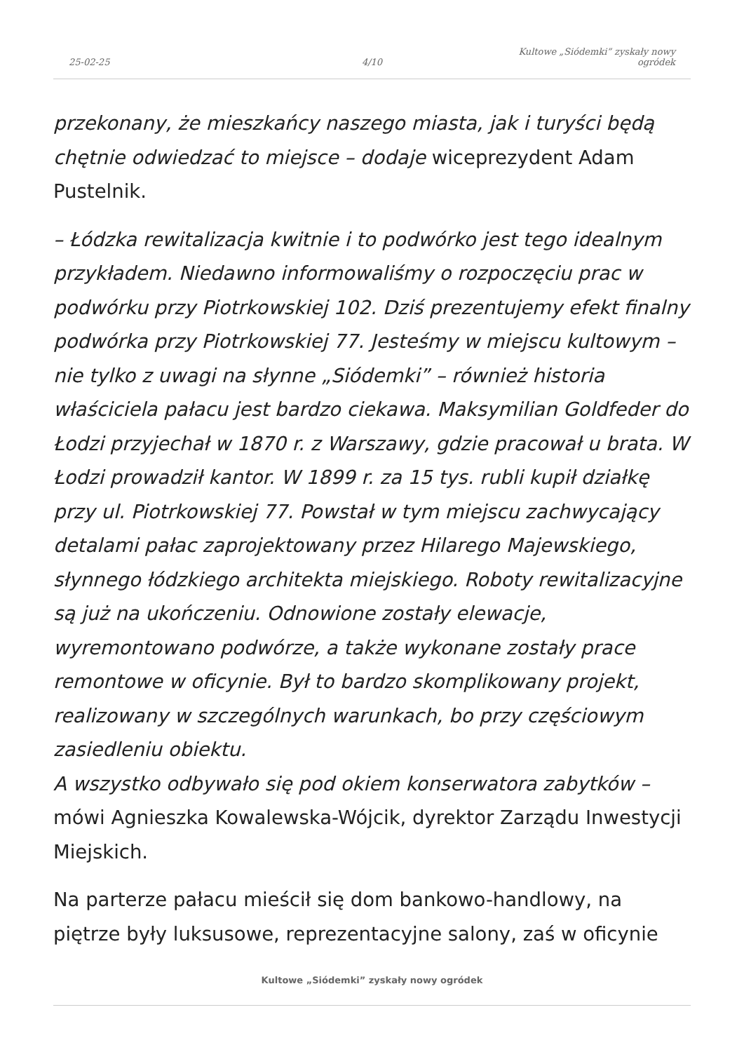25-02-25
4/10
Kultowe „Siódemki” zyskały nowy
ogródek
przekonany, że mieszkańcy naszego miasta, jak i turyści będą chętnie odwiedzać to miejsce – dodaje wiceprezydent Adam Pustelnik.
– Łódzka rewitalizacja kwitnie i to podwórko jest tego idealnym przykładem. Niedawno informowaliśmy o rozpoczęciu prac w podwórku przy Piotrkowskiej 102. Dziś prezentujemy efekt finalny podwórka przy Piotrkowskiej 77. Jesteśmy w miejscu kultowym – nie tylko z uwagi na słynne „Siódemki” – również historia właściciela pałacu jest bardzo ciekawa. Maksymilian Goldfeder do Łodzi przyjechał w 1870 r. z Warszawy, gdzie pracował u brata. W Łodzi prowadził kantor. W 1899 r. za 15 tys. rubli kupił działkę przy ul. Piotrkowskiej 77. Powstał w tym miejscu zachwycający detalami pałac zaprojektowany przez Hilarego Majewskiego, słynnego łódzkiego architekta miejskiego. Roboty rewitalizacyjne są już na ukończeniu. Odnowione zostały elewacje, wyremontowano podwórze, a także wykonane zostały prace remontowe w oficynie. Był to bardzo skomplikowany projekt, realizowany w szczególnych warunkach, bo przy częściowym zasiedleniu obiektu.
A wszystko odbywało się pod okiem konserwatora zabytków – mówi Agnieszka Kowalewska-Wójcik, dyrektor Zarządu Inwestycji Miejskich.
Na parterze pałacu mieścił się dom bankowo-handlowy, na piętrze były luksusowe, reprezentacyjne salony, zaś w oficynie
Kultowe „Siódemki” zyskały nowy ogródek